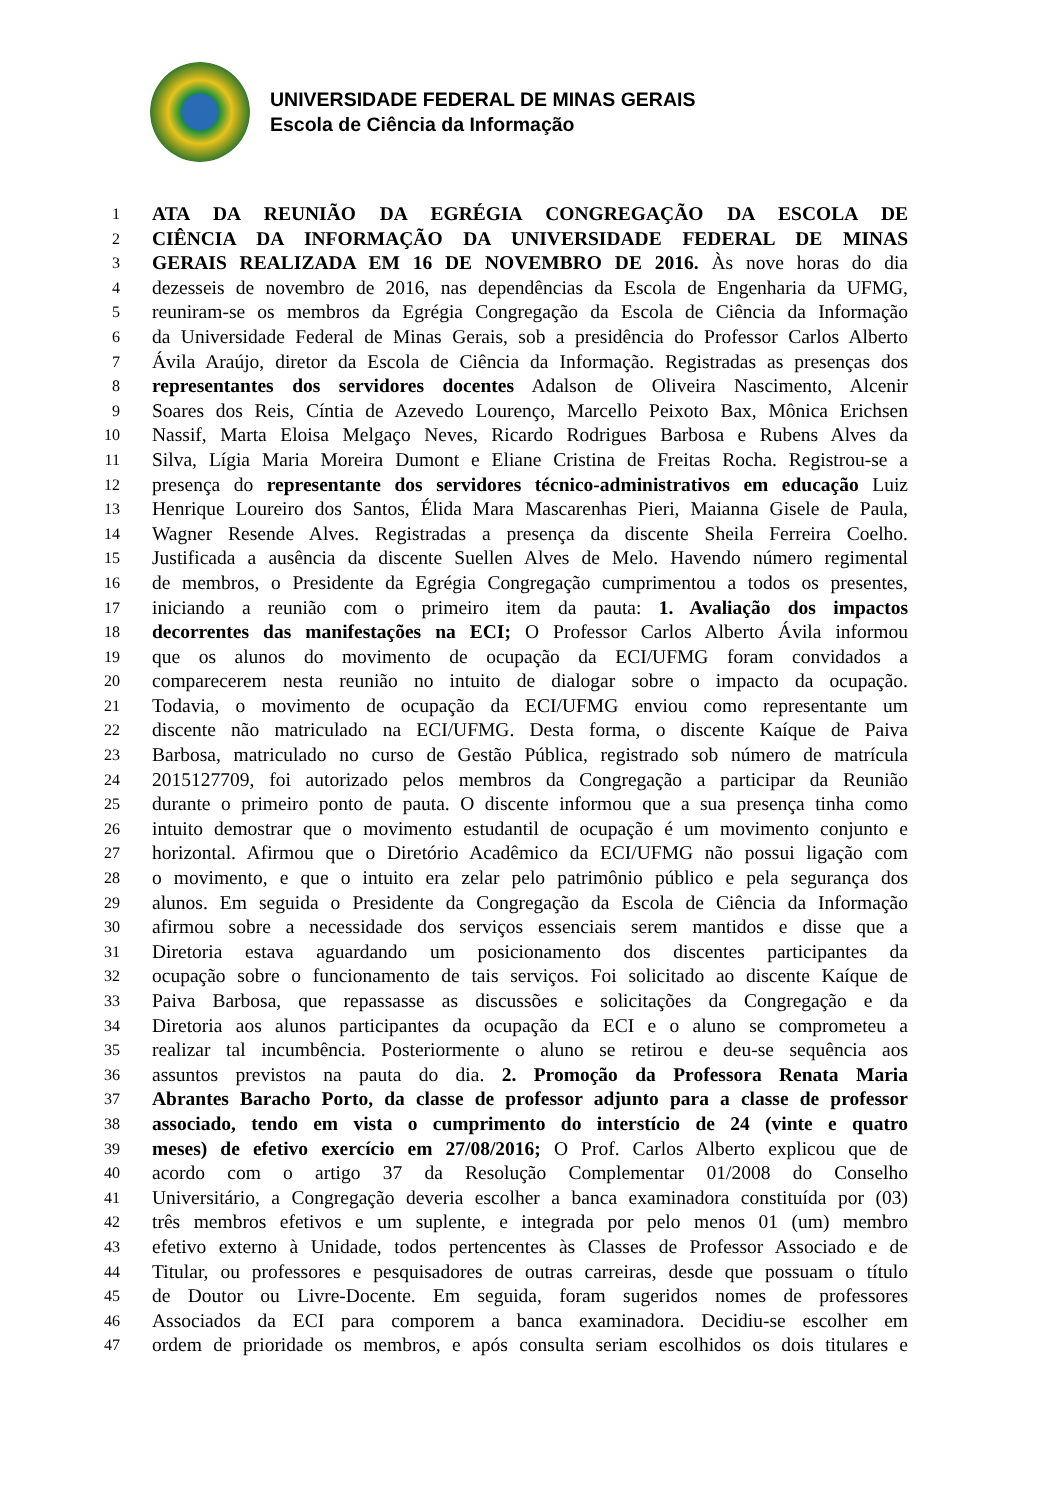UNIVERSIDADE FEDERAL DE MINAS GERAIS
Escola de Ciência da Informação
1 ATA DA REUNIÃO DA EGRÉGIA CONGREGAÇÃO DA ESCOLA DE
2 CIÊNCIA DA INFORMAÇÃO DA UNIVERSIDADE FEDERAL DE MINAS
3 GERAIS REALIZADA EM 16 DE NOVEMBRO DE 2016. Às nove horas do dia
4 dezesseis de novembro de 2016, nas dependências da Escola de Engenharia da UFMG,
5 reuniram-se os membros da Egrégia Congregação da Escola de Ciência da Informação
6 da Universidade Federal de Minas Gerais, sob a presidência do Professor Carlos Alberto
7 Ávila Araújo, diretor da Escola de Ciência da Informação. Registradas as presenças dos
8 representantes dos servidores docentes Adalson de Oliveira Nascimento, Alcenir
9 Soares dos Reis, Cíntia de Azevedo Lourenço, Marcello Peixoto Bax, Mônica Erichsen
10 Nassif, Marta Eloisa Melgaço Neves, Ricardo Rodrigues Barbosa e Rubens Alves da
11 Silva, Lígia Maria Moreira Dumont e Eliane Cristina de Freitas Rocha. Registrou-se a
12 presença do representante dos servidores técnico-administrativos em educação Luiz
13 Henrique Loureiro dos Santos, Élida Mara Mascarenhas Pieri, Maianna Gisele de Paula,
14 Wagner Resende Alves. Registradas a presença da discente Sheila Ferreira Coelho.
15 Justificada a ausência da discente Suellen Alves de Melo. Havendo número regimental
16 de membros, o Presidente da Egrégia Congregação cumprimentou a todos os presentes,
17 iniciando a reunião com o primeiro item da pauta: 1. Avaliação dos impactos
18 decorrentes das manifestações na ECI; O Professor Carlos Alberto Ávila informou
19 que os alunos do movimento de ocupação da ECI/UFMG foram convidados a
20 comparecerem nesta reunião no intuito de dialogar sobre o impacto da ocupação.
21 Todavia, o movimento de ocupação da ECI/UFMG enviou como representante um
22 discente não matriculado na ECI/UFMG. Desta forma, o discente Kaíque de Paiva
23 Barbosa, matriculado no curso de Gestão Pública, registrado sob número de matrícula
24 2015127709, foi autorizado pelos membros da Congregação a participar da Reunião
25 durante o primeiro ponto de pauta. O discente informou que a sua presença tinha como
26 intuito demostrar que o movimento estudantil de ocupação é um movimento conjunto e
27 horizontal. Afirmou que o Diretório Acadêmico da ECI/UFMG não possui ligação com
28 o movimento, e que o intuito era zelar pelo patrimônio público e pela segurança dos
29 alunos. Em seguida o Presidente da Congregação da Escola de Ciência da Informação
30 afirmou sobre a necessidade dos serviços essenciais serem mantidos e disse que a
31 Diretoria estava aguardando um posicionamento dos discentes participantes da
32 ocupação sobre o funcionamento de tais serviços. Foi solicitado ao discente Kaíque de
33 Paiva Barbosa, que repassasse as discussões e solicitações da Congregação e da
34 Diretoria aos alunos participantes da ocupação da ECI e o aluno se comprometeu a
35 realizar tal incumbência. Posteriormente o aluno se retirou e deu-se sequência aos
36 assuntos previstos na pauta do dia. 2. Promoção da Professora Renata Maria
37 Abrantes Baracho Porto, da classe de professor adjunto para a classe de professor
38 associado, tendo em vista o cumprimento do interstício de 24 (vinte e quatro
39 meses) de efetivo exercício em 27/08/2016; O Prof. Carlos Alberto explicou que de
40 acordo com o artigo 37 da Resolução Complementar 01/2008 do Conselho
41 Universitário, a Congregação deveria escolher a banca examinadora constituída por (03)
42 três membros efetivos e um suplente, e integrada por pelo menos 01 (um) membro
43 efetivo externo à Unidade, todos pertencentes às Classes de Professor Associado e de
44 Titular, ou professores e pesquisadores de outras carreiras, desde que possuam o título
45 de Doutor ou Livre-Docente. Em seguida, foram sugeridos nomes de professores
46 Associados da ECI para comporem a banca examinadora. Decidiu-se escolher em
47 ordem de prioridade os membros, e após consulta seriam escolhidos os dois titulares e